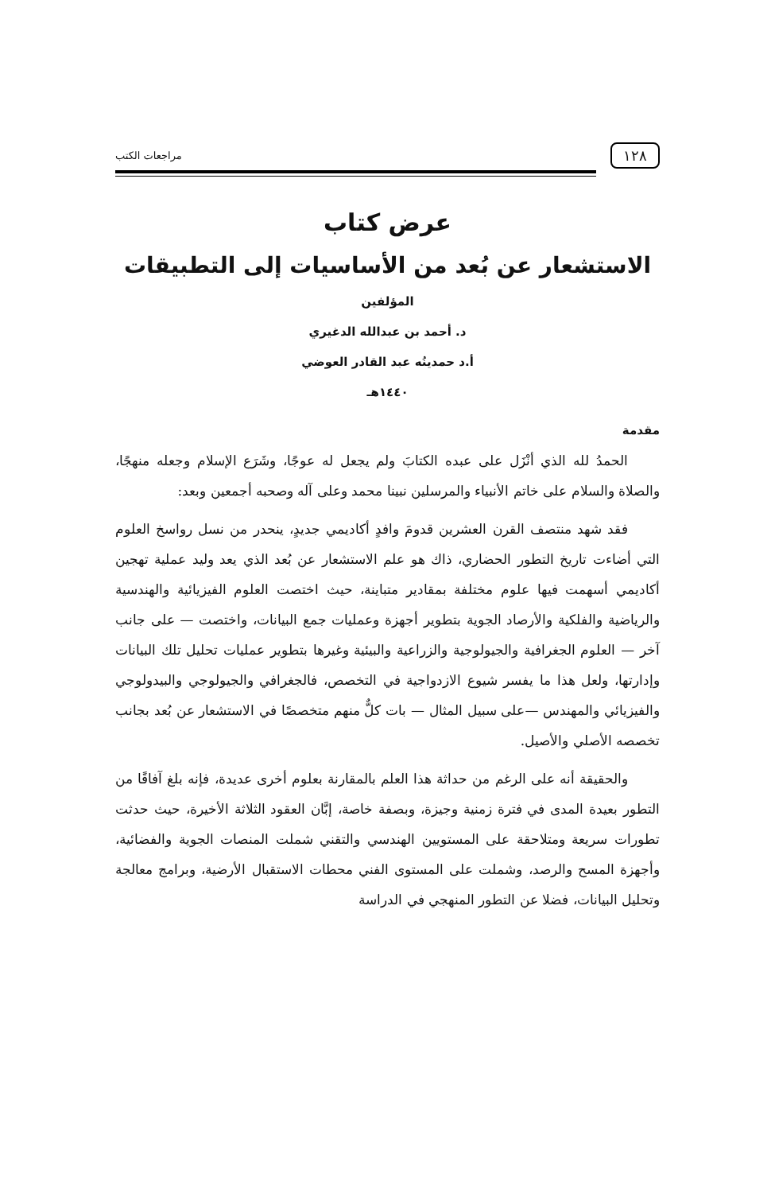١٢٨ مراجعات الكتب
عرض كتاب
الاستشعار عن بُعد من الأساسيات إلى التطبيقات
المؤلفين
د. أحمد بن عبدالله الدغيري
أ.د حمدينُه عبد القادر العوضي
١٤٤٠هـ
مقدمة
الحمدُ لله الذي أنْزَل على عبده الكتابَ ولم يجعل له عوجًا، وشَرَع الإسلام وجعله منهجًا، والصلاة والسلام على خاتم الأنبياء والمرسلين نبينا محمد وعلى آله وصحبه أجمعين وبعد:
فقد شهد منتصف القرن العشرين قدومَ وافدٍ أكاديمي جديدٍ، ينحدر من نسل رواسخ العلوم التي أضاءت تاريخ التطور الحضاري، ذاك هو علم الاستشعار عن بُعد الذي يعد وليد عملية تهجين أكاديمي أسهمت فيها علوم مختلفة بمقادير متباينة، حيث اختصت العلوم الفيزيائية والهندسية والرياضية والفلكية والأرصاد الجوية بتطوير أجهزة وعمليات جمع البيانات، واختصت — على جانب آخر — العلوم الجغرافية والجيولوجية والزراعية والبيئية وغيرها بتطوير عمليات تحليل تلك البيانات وإدارتها، ولعل هذا ما يفسر شيوع الازدواجية في التخصص، فالجغرافي والجيولوجي والبيدولوجي والفيزيائي والمهندس —على سبيل المثال — بات كلٌّ منهم متخصصًا في الاستشعار عن بُعد بجانب تخصصه الأصلي والأصيل.
والحقيقة أنه على الرغم من حداثة هذا العلم بالمقارنة بعلوم أخرى عديدة، فإنه بلغ آفاقًا من التطور بعيدة المدى في فترة زمنية وجيزة، وبصفة خاصة، إبَّان العقود الثلاثة الأخيرة، حيث حدثت تطورات سريعة ومتلاحقة على المستويين الهندسي والتقني شملت المنصات الجوية والفضائية، وأجهزة المسح والرصد، وشملت على المستوى الفني محطات الاستقبال الأرضية، وبرامج معالجة وتحليل البيانات، فضلا عن التطور المنهجي في الدراسة